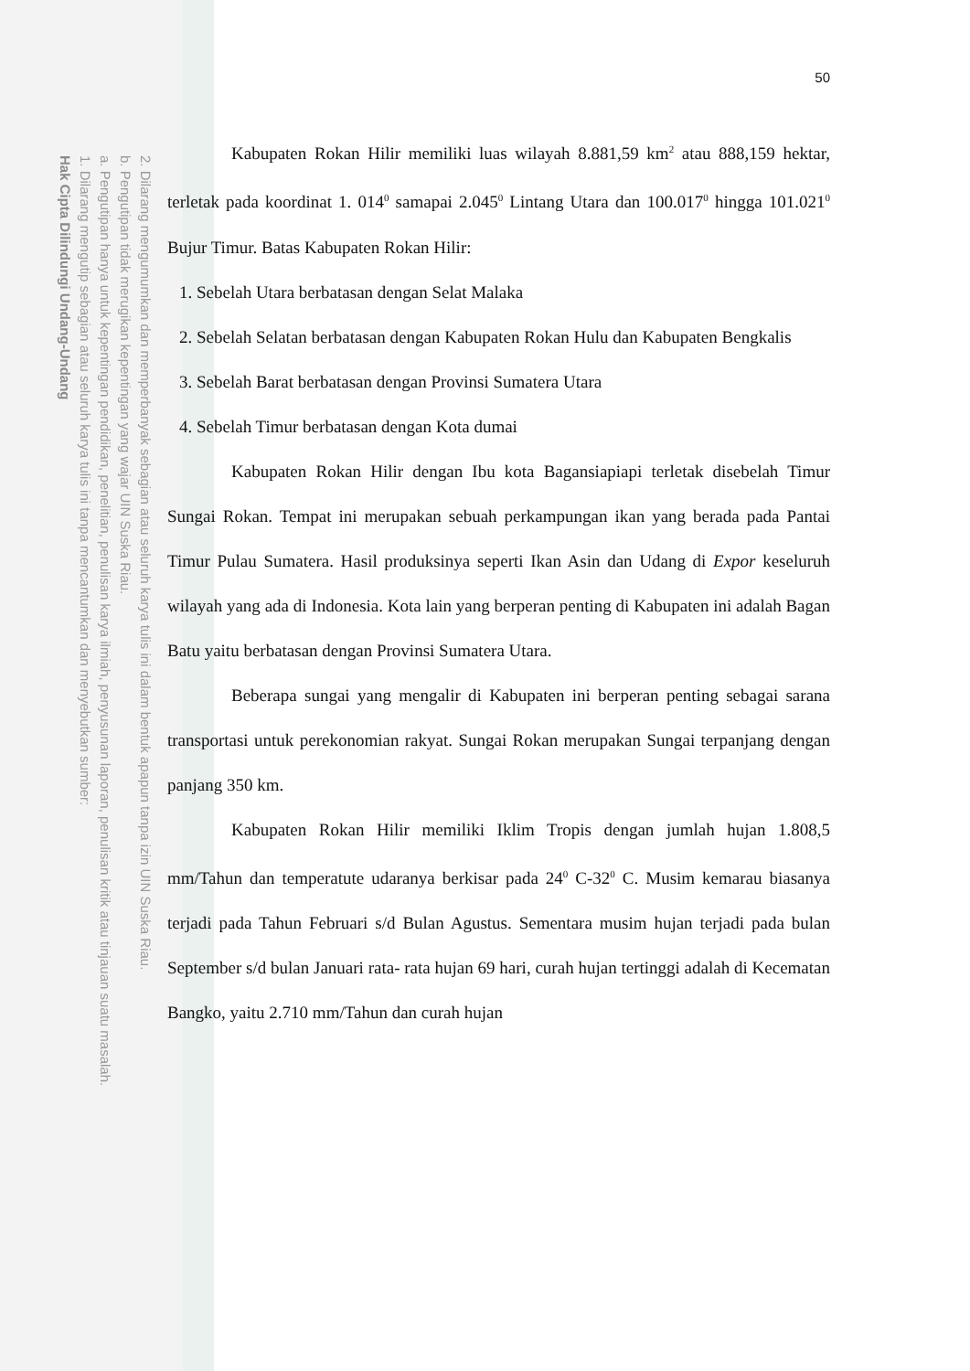2. Dilarang mengumumkan dan memperbanyak sebagian atau seluruh karya tulis ini dalam bentuk apapun tanpa izin UIN Suska Riau.
b. Pengutipan tidak merugikan kepentingan yang wajar UIN Suska Riau.
a. Pengutipan hanya untuk kepentingan pendidikan, penelitian, penulisan karya ilmiah, penyusunan laporan, penulisan kritik atau tinjauan suatu masalah.
1. Dilarang mengutip sebagian atau seluruh karya tulis ini tanpa mencantumkan dan menyebutkan sumber:
Hak Cipta Dilindungi Undang-Undang
50
Kabupaten Rokan Hilir memiliki luas wilayah 8.881,59 km<sup>2</sup> atau 888,159 hektar, terletak pada koordinat 1. 014<sup>0</sup> samapai 2.045<sup>0</sup> Lintang Utara dan 100.017<sup>0</sup> hingga 101.021<sup>0</sup> Bujur Timur. Batas Kabupaten Rokan Hilir:
1. Sebelah Utara berbatasan dengan Selat Malaka
2. Sebelah Selatan berbatasan dengan Kabupaten Rokan Hulu dan Kabupaten Bengkalis
3. Sebelah Barat berbatasan dengan Provinsi Sumatera Utara
4. Sebelah Timur berbatasan dengan Kota dumai
Kabupaten Rokan Hilir dengan Ibu kota Bagansiapiapi terletak disebelah Timur Sungai Rokan. Tempat ini merupakan sebuah perkampungan ikan yang berada pada Pantai Timur Pulau Sumatera. Hasil produksinya seperti Ikan Asin dan Udang di Expor keseluruh wilayah yang ada di Indonesia. Kota lain yang berperan penting di Kabupaten ini adalah Bagan Batu yaitu berbatasan dengan Provinsi Sumatera Utara.
Beberapa sungai yang mengalir di Kabupaten ini berperan penting sebagai sarana transportasi untuk perekonomian rakyat. Sungai Rokan merupakan Sungai terpanjang dengan panjang 350 km.
Kabupaten Rokan Hilir memiliki Iklim Tropis dengan jumlah hujan 1.808,5 mm/Tahun dan temperatute udaranya berkisar pada 24<sup>0</sup> C-32<sup>0</sup> C. Musim kemarau biasanya terjadi pada Tahun Februari s/d Bulan Agustus. Sementara musim hujan terjadi pada bulan September s/d bulan Januari rata- rata hujan 69 hari, curah hujan tertinggi adalah di Kecematan Bangko, yaitu 2.710 mm/Tahun dan curah hujan